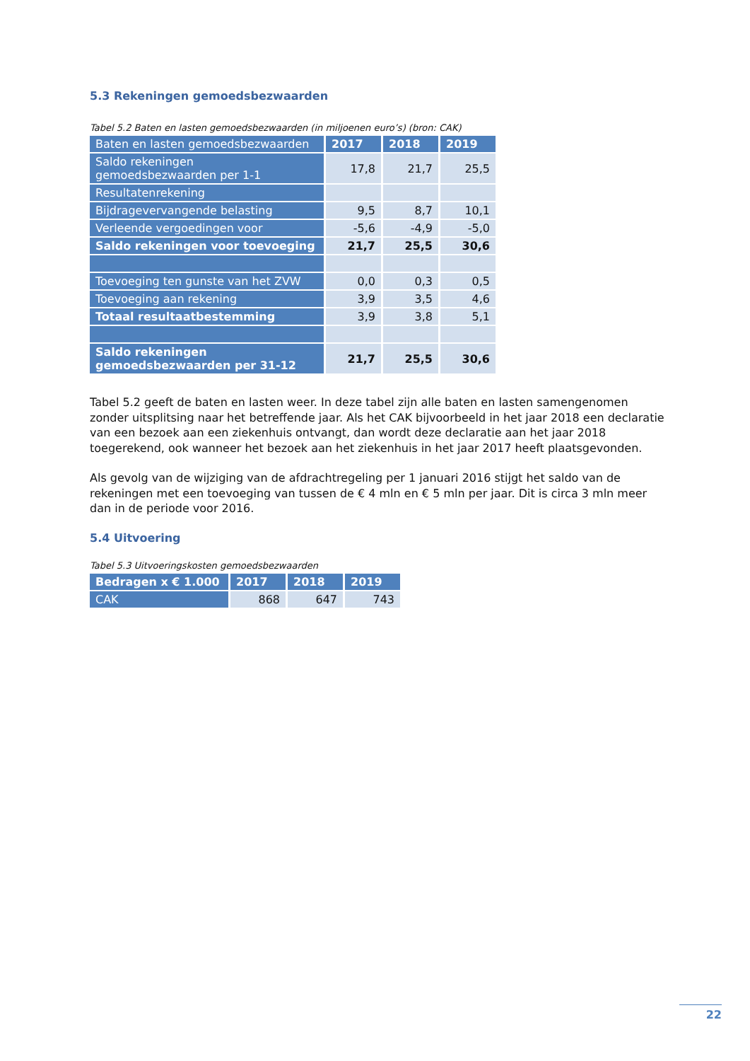5.3 Rekeningen gemoedsbezwaarden
Tabel 5.2 Baten en lasten gemoedsbezwaarden (in miljoenen euro’s) (bron: CAK)
| Baten en lasten gemoedsbezwaarden | 2017 | 2018 | 2019 |
| --- | --- | --- | --- |
| Saldo rekeningen gemoedsbezwaarden per 1-1 | 17,8 | 21,7 | 25,5 |
| Resultatenrekening | | | |
| Bijdragevervangende belasting | 9,5 | 8,7 | 10,1 |
| Verleende vergoedingen voor | -5,6 | -4,9 | -5,0 |
| Saldo rekeningen voor toevoeging | 21,7 | 25,5 | 30,6 |
| Toevoeging ten gunste van het ZVW | 0,0 | 0,3 | 0,5 |
| Toevoeging aan rekening | 3,9 | 3,5 | 4,6 |
| Totaal resultaatbestemming | 3,9 | 3,8 | 5,1 |
| Saldo rekeningen gemoedsbezwaarden per 31-12 | 21,7 | 25,5 | 30,6 |
Tabel 5.2 geeft de baten en lasten weer. In deze tabel zijn alle baten en lasten samengenomen zonder uitsplitsing naar het betreffende jaar. Als het CAK bijvoorbeeld in het jaar 2018 een declaratie van een bezoek aan een ziekenhuis ontvangt, dan wordt deze declaratie aan het jaar 2018 toegerekend, ook wanneer het bezoek aan het ziekenhuis in het jaar 2017 heeft plaatsgevonden.
Als gevolg van de wijziging van de afdrachtregeling per 1 januari 2016 stijgt het saldo van de rekeningen met een toevoeging van tussen de € 4 mln en € 5 mln per jaar. Dit is circa 3 mln meer dan in de periode voor 2016.
5.4 Uitvoering
Tabel 5.3 Uitvoeringskosten gemoedsbezwaarden
| Bedragen x € 1.000 | 2017 | 2018 | 2019 |
| --- | --- | --- | --- |
| CAK | 868 | 647 | 743 |
22